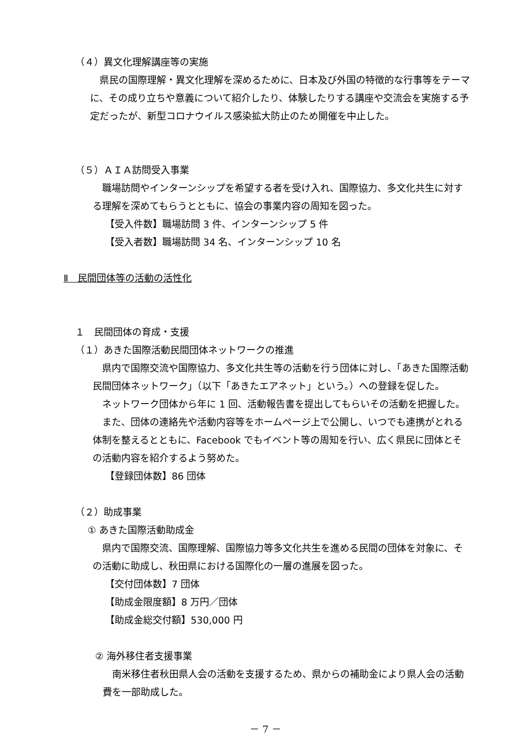（４）異文化理解講座等の実施
　県民の国際理解・異文化理解を深めるために、日本及び外国の特徴的な行事等をテーマに、その成り立ちや意義について紹介したり、体験したりする講座や交流会を実施する予定だったが、新型コロナウイルス感染拡大防止のため開催を中止した。
（５）ＡＩＡ訪問受入事業
　職場訪問やインターンシップを希望する者を受け入れ、国際協力、多文化共生に対する理解を深めてもらうとともに、協会の事業内容の周知を図った。
【受入件数】職場訪問 3 件、インターンシップ 5 件
【受入者数】職場訪問 34 名、インターンシップ 10 名
Ⅱ　民間団体等の活動の活性化
１　民間団体の育成・支援
（１）あきた国際活動民間団体ネットワークの推進
　県内で国際交流や国際協力、多文化共生等の活動を行う団体に対し、「あきた国際活動民間団体ネットワーク」（以下「あきたエアネット」という。）への登録を促した。
　ネットワーク団体から年に 1 回、活動報告書を提出してもらいその活動を把握した。
　また、団体の連絡先や活動内容等をホームページ上で公開し、いつでも連携がとれる体制を整えるとともに、Facebook でもイベント等の周知を行い、広く県民に団体とその活動内容を紹介するよう努めた。
【登録団体数】86 団体
（２）助成事業
① あきた国際活動助成金
　県内で国際交流、国際理解、国際協力等多文化共生を進める民間の団体を対象に、その活動に助成し、秋田県における国際化の一層の進展を図った。
【交付団体数】7 団体
【助成金限度額】8 万円／団体
【助成金総交付額】530,000 円
② 海外移住者支援事業
　南米移住者秋田県人会の活動を支援するため、県からの補助金により県人会の活動費を一部助成した。
－ 7 －